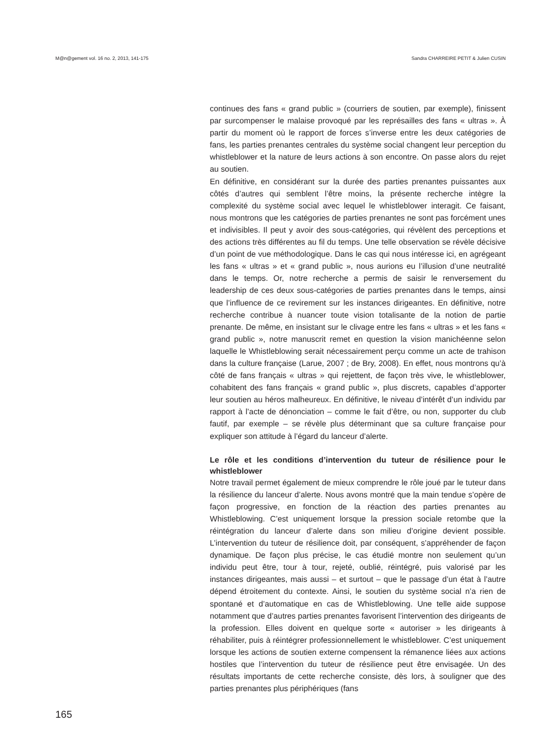M@n@gement vol. 16 no. 2, 2013, 141-175 Sandra CHARREIRE PETIT & Julien CUSIN
continues des fans « grand public » (courriers de soutien, par exemple), finissent par surcompenser le malaise provoqué par les représailles des fans « ultras ». À partir du moment où le rapport de forces s’inverse entre les deux catégories de fans, les parties prenantes centrales du système social changent leur perception du whistleblower et la nature de leurs actions à son encontre. On passe alors du rejet au soutien.
En définitive, en considérant sur la durée des parties prenantes puissantes aux côtés d’autres qui semblent l’être moins, la présente recherche intègre la complexité du système social avec lequel le whistleblower interagit. Ce faisant, nous montrons que les catégories de parties prenantes ne sont pas forcément unes et indivisibles. Il peut y avoir des sous-catégories, qui révèlent des perceptions et des actions très différentes au fil du temps. Une telle observation se révèle décisive d’un point de vue méthodologique. Dans le cas qui nous intéresse ici, en agrégeant les fans « ultras » et « grand public », nous aurions eu l’illusion d’une neutralité dans le temps. Or, notre recherche a permis de saisir le renversement du leadership de ces deux sous-catégories de parties prenantes dans le temps, ainsi que l’influence de ce revirement sur les instances dirigeantes. En définitive, notre recherche contribue à nuancer toute vision totalisante de la notion de partie prenante. De même, en insistant sur le clivage entre les fans « ultras » et les fans « grand public », notre manuscrit remet en question la vision manichéenne selon laquelle le Whistleblowing serait nécessairement perçu comme un acte de trahison dans la culture française (Larue, 2007 ; de Bry, 2008). En effet, nous montrons qu’à côté de fans français « ultras » qui rejettent, de façon très vive, le whistleblower, cohabitent des fans français « grand public », plus discrets, capables d’apporter leur soutien au héros malheureux. En définitive, le niveau d’intérêt d’un individu par rapport à l’acte de dénonciation – comme le fait d’être, ou non, supporter du club fautif, par exemple – se révèle plus déterminant que sa culture française pour expliquer son attitude à l’égard du lanceur d’alerte.
Le rôle et les conditions d’intervention du tuteur de résilience pour le whistleblower
Notre travail permet également de mieux comprendre le rôle joué par le tuteur dans la résilience du lanceur d’alerte. Nous avons montré que la main tendue s’opère de façon progressive, en fonction de la réaction des parties prenantes au Whistleblowing. C’est uniquement lorsque la pression sociale retombe que la réintégration du lanceur d’alerte dans son milieu d’origine devient possible. L’intervention du tuteur de résilience doit, par conséquent, s’appréhender de façon dynamique. De façon plus précise, le cas étudié montre non seulement qu’un individu peut être, tour à tour, rejeté, oublié, réintégré, puis valorisé par les instances dirigeantes, mais aussi – et surtout – que le passage d’un état à l’autre dépend étroitement du contexte. Ainsi, le soutien du système social n’a rien de spontané et d’automatique en cas de Whistleblowing. Une telle aide suppose notamment que d’autres parties prenantes favorisent l’intervention des dirigeants de la profession. Elles doivent en quelque sorte « autoriser » les dirigeants à réhabiliter, puis à réintégrer professionnellement le whistleblower. C’est uniquement lorsque les actions de soutien externe compensent la rémanence liées aux actions hostiles que l’intervention du tuteur de résilience peut être envisagée. Un des résultats importants de cette recherche consiste, dès lors, à souligner que des parties prenantes plus périphériques (fans
165